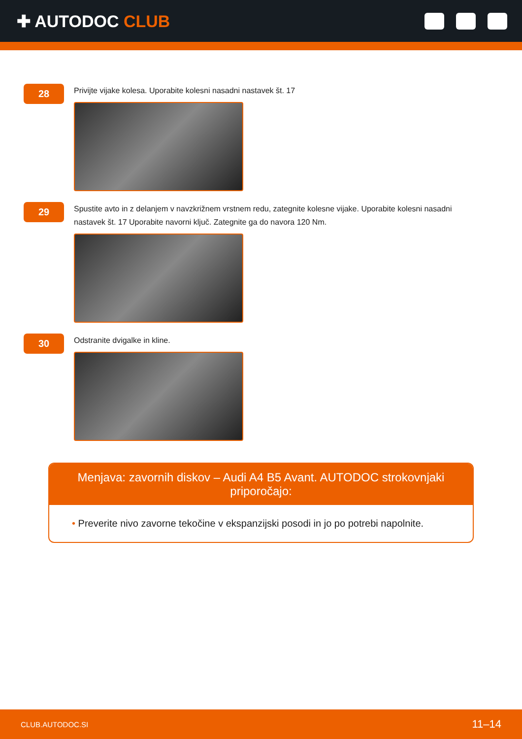✚ AUTODOC CLUB
28
Privijte vijake kolesa. Uporabite kolesni nasadni nastavek št. 17
29
Spustite avto in z delanjem v navzkrižnem vrstnem redu, zategnite kolesne vijake. Uporabite kolesni nasadni nastavek št. 17 Uporabite navorni ključ. Zategnite ga do navora 120 Nm.
30
Odstranite dvigalke in kline.
Menjava: zavornih diskov – Audi A4 B5 Avant. AUTODOC strokovnjaki priporočajo:
• Preverite nivo zavorne tekočine v ekspanzijski posodi in jo po potrebi napolnite.
CLUB.AUTODOC.SI
11–14